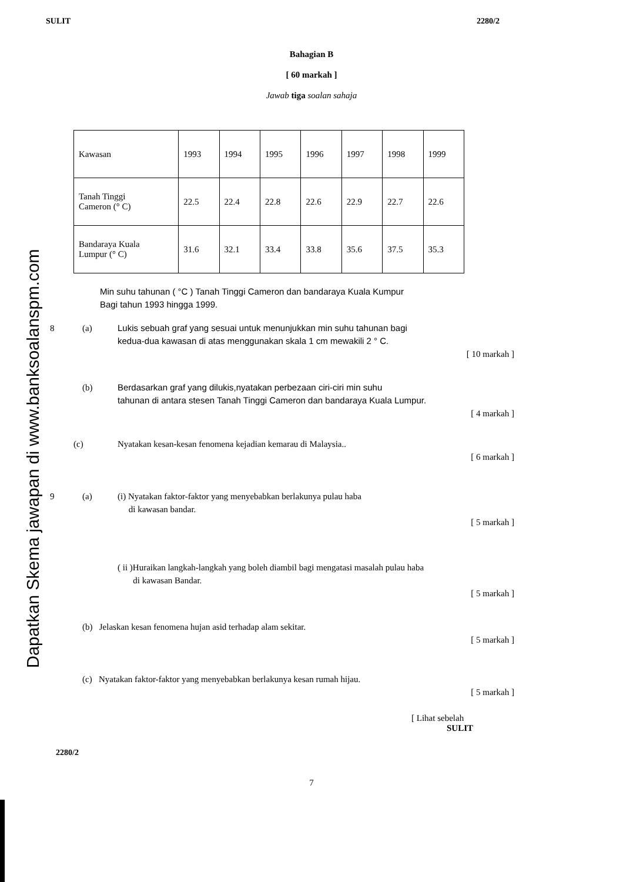Dapatkan Skema jawapan di www.banksoalanspm.com
SULIT 2280/2
Bahagian B
[ 60 markah ]
Jawab tiga soalan sahaja
| Kawasan | 1993 | 1994 | 1995 | 1996 | 1997 | 1998 | 1999 |
| Tanah Tinggi Cameron (° C) | 22.5 | 22.4 | 22.8 | 22.6 | 22.9 | 22.7 | 22.6 |
| Bandaraya Kuala Lumpur (° C) | 31.6 | 32.1 | 33.4 | 33.8 | 35.6 | 37.5 | 35.3 |
Min suhu tahunan ( °C ) Tanah Tinggi Cameron dan bandaraya Kuala Kumpur
Bagi tahun 1993 hingga 1999.
8 (a) Lukis sebuah graf yang sesuai untuk menunjukkan min suhu tahunan bagi
kedua-dua kawasan di atas menggunakan skala 1 cm mewakili 2 ° C.
[ 10 markah ]
(b) Berdasarkan graf yang dilukis,nyatakan perbezaan ciri-ciri min suhu
tahunan di antara stesen Tanah Tinggi Cameron dan bandaraya Kuala Lumpur.
[ 4 markah ]
(c) Nyatakan kesan-kesan fenomena kejadian kemarau di Malaysia..
[ 6 markah ]
9 (a) (i) Nyatakan faktor-faktor yang menyebabkan berlakunya pulau haba
di kawasan bandar.
[ 5 markah ]
( ii )Huraikan langkah-langkah yang boleh diambil bagi mengatasi masalah pulau haba
di kawasan Bandar.
[ 5 markah ]
(b) Jelaskan kesan fenomena hujan asid terhadap alam sekitar.
[ 5 markah ]
(c) Nyatakan faktor-faktor yang menyebabkan berlakunya kesan rumah hijau.
[ 5 markah ]
[ Lihat sebelah
SULIT
2280/2
7